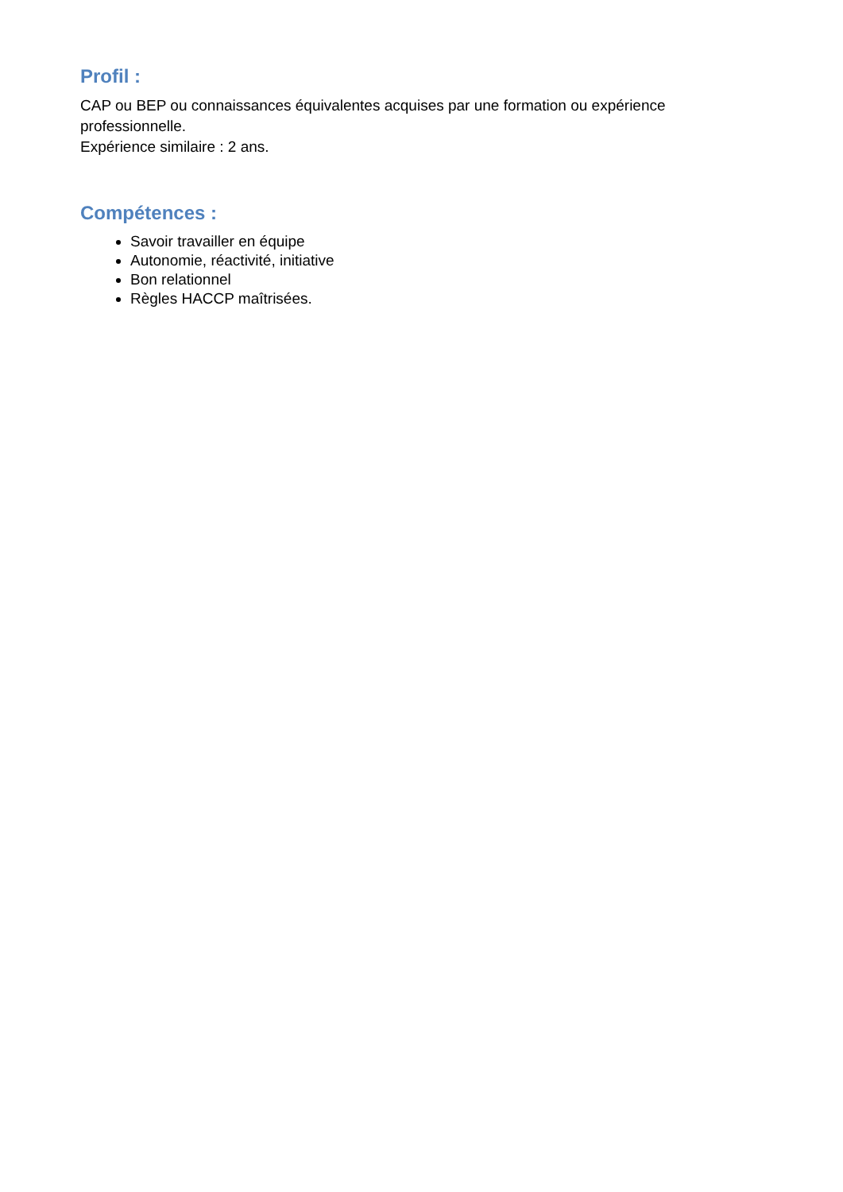Profil :
CAP ou BEP ou connaissances équivalentes acquises par une formation ou expérience professionnelle.
Expérience similaire : 2 ans.
Compétences :
Savoir travailler en équipe
Autonomie, réactivité, initiative
Bon relationnel
Règles HACCP maîtrisées.